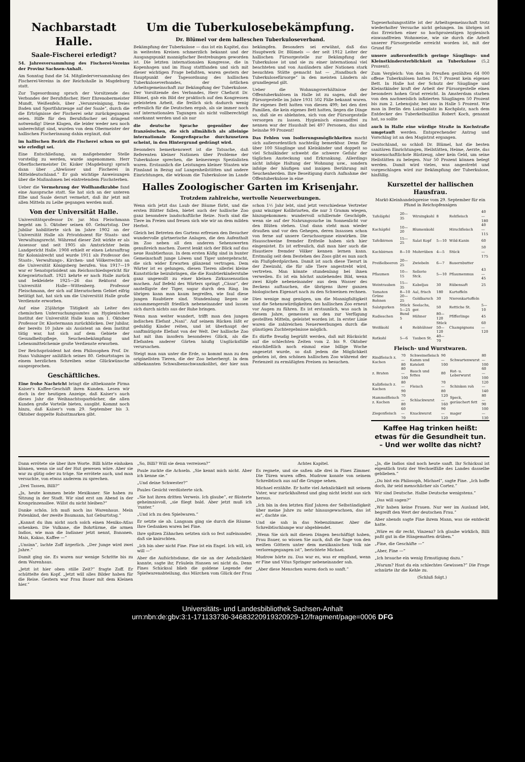Nachbarstadt Halle.
Saale-Fischerei erledigt?
54. Jahresversammlung des Fischerei-Vereins der Provinz Sachsen-Anhalt.
Am Sonntag fand die 54. Mitgliederversammlung des Fischerei-Vereins in der Reichshalle in Magdeburg statt.
Zur Tagesordnung sprach der Vorsitzende des Verbandes der Berufsfischer, Herr Ehrenobermeister Mundt, Weißenfels, über „Verunreinigung, freies Baden und Sportfahrzeuge auf der Saale“, durch die die Erträgnisse der Fischerei sehr zurückgegangen seien. Hilfe für den Berufsfischer sei dringend notwendig! Diese Klagen, die leider weder neu noch unberechtigt sind, wurden von dem Obermeister der hallischen Fischerinnung dahin ergänzt, daß
im hallischen Bezirk die Fischerei schon so gut wie erledigt sei.
Eine Entschließung, an maßgebender Stelle vorstellig zu werden, wurde angenommen. Herr Oberfischermeister Dr. Kisker (Magdeburg) sprach dann über „Abwässer und Fischerei in Mitteldeutschland.“ Er gab wichtige Anweisungen über die Maßnahmen bei eintretendem Fischsterben.
Ueber die Vermehrung der Wollhandkrabbe fand eine Aussprache statt. Sie hat sich an der unteren Elbe und Saale derart vermehrt, daß ihr jetzt mit allen Mitteln zu Leibe gegangen werden muß.
Von der Universität Halle.
Universitätsprofessor Dr. jur. Max Fleischmann begeht am 5. Oktober seinen 60. Geburtstag. Der Jubilar habilitierte sich im Jahre 1902 an der Universität Halle als Privatdozent für Staats- und Verwaltungsrecht. Während dieser Zeit wirkte er als Assessor und seit 1905 als Amtsrichter beim Landgericht Halle. 1908 erhielt er einen Lehrauftrag für Kolonialrecht und wurde 1911 als Professor des Staats-, Verwaltungs-, Kirchen- und Völkerrechts an die Universität Königsberg berufen. Von 1917—19 war er Senatspräsident am Reichsschiedsgericht für Kriegswirtschaft. 1921 kehrte er nach Halle zurück und bekleidete 1925—26 das Rektorat der Universität Halle—Wittenberg. Professor Fleischmann, der sich auf literarischem Gebiet eifrig betätigt hat, hat sich um die Universität Halle große Verdienste erworben.
Auf eine 25jährige Tätigkeit als Leiter des chemischen Untersuchungsamtes am Hygienischen Institut der Universität Halle kann am 1. Oktober Professor Dr. Klostermann zurückblicken. Der Jubilar, der bereits 10 Jahre als Assistent an dem Institut tätig war, hat sich auf dem Gebiete der Gesundheitspflege, Seuchenbekämpfung und Lebensmittelchemie große Verdienste erworben.
Der Reichspräsident hat dem Philosophen Prof. Dr. Hans Vaihinger anläßlich seines 80. Geburtstages in einem herzlichen Schreiben seine Glückwünsche ausgesprochen.
Geschäftliches.
Eine frohe Nachricht bringt die altbekannte Firma Kaiser's Kaffee-Geschäft ihren Kunden. Lesen wir doch in der heutigen Anzeige, daß Kaiser's auch dieses Jahr die Weihnachtssparbücher, die allen Kunden große Vorteile bieten, ausgibt. Kommt noch hinzu, daß Kaiser's vom 29. September bis 3. Oktober doppelte Rabattmarken gibt.
Um die Tuberkulosebekämpfung.
Dr. Blümel vor dem halleschen Tuberkuloseverband.
Bekämpfung der Tuberkulose — das ist ein Kapitel, das in weitesten Kreisen schmerzlich bekannt und der Ausgangspunkt mannigfacher Bestrebungen geworden ist. Die letzten internationalen Kongresse, die in Kopenhagen und im Haag stattfanden und sich mit dieser wichtigen Frage befaßten, waren gestern der Hauptpunkt der Tagesordnung des hallischen Tuberkuloseverbandes, der örtlichen Arbeitsgemeinschaft zur Bekämpfung der Tuberkulose. Der Vorsitzende des Verbandes, Herr Chefarzt Dr. Blümel, gab ein Bild der praktisch auf den Kongressen geleisteten Arbeit, die freilich sich dadurch wenig erfreulich für die Deutschen ergab, als sie immer noch auf internationalen Tagungen als nicht vollberechtigt anerkannt werden und als nur
die deutsche Sprache gegenüber der französischen, die sich allmählich als alleinige internationale Kongreßsprache durchzusetzen scheint, in den Hintergrund gedrängt wird.
Besonders bemerkenswert ist die Tatsache, daß Referenten kleiner Nationen über Probleme der Tuberkulose sprechen, die keineswegs Spezialisten waren. Erstaunlich die Leistungen kleiner Staaten wie Finnland in Bezug auf Lungenheilstätten und andere Einrichtungen, die wirksam die Tuberkulose im Lande bekämpfen. Besonders sei erwähnt, daß das Hauptwerk Dr. Blümels — der seit 1912 Leiter der hallischen Fürsorgestelle zur Bekämpfung der Tuberkulose ist und sie zu einer international viel beachteten und von Ausländern aller Nationen stark besuchten Stätte gemacht hat — „Handbuch der Tuberkulosefürsorge“ in den meisten Ländern als grundlegend gilt.
Ueber die Wohnungsverhältnisse der Offentuberkulösen in Halle ist zu sagen, daß der Fürsorgestelle im Jahre 1931 502 Fälle bekannt waren. Ihr eigenes Bett hatten von diesen 499; bei den drei Familien, die kein eigenes Bett hatten, liegen die Dinge so, daß sie es ablehnten, sich von der Fürsorgestelle versorgen zu lassen. Hygienisch einwandfrei zu nennen war der Haushalt bei 497 Personen, das sind beinahe 99 Prozent!
Das Fehlen von Isolierungsmöglichkeiten macht sich außerordentlich nachteilig bemerkbar. Denn für über 100 Säuglinge und Kleinkinder und doppelt so viel Schulkinder schwebt die schwere Gefahr der täglichen Ansteckung und Erkrankung. Allerdings nicht infolge Haltung der Wohnung usw., sondern infolge der häufigen und innigen Berührung mit Seuchenherden. Ihre Beseitigung durch Aufnahme der Offentuberkulose in eine
Halles Zoologischer Garten im Krisenjahr.
Trotzdem zahlreiche, wertvolle Neuerwerbungen.
Wenn sich jetzt das Laub der Bäume färbt, und die ersten Blätter fallen, bietet auch der hallische Zoo ganz besondere landschaftliche Reize. Noch sind die Tiere im Freien und freuen sich wie wir an dem milden Herbst.
Gleich bei Betreten des Gartens erfreuen den Besucher wundervolle gärtnerische Anlagen, die den Aufenthalt im Zoo neben all den anderen Sehenswerten genußreich machen. Zuerst lenkt sich der Blick auf das neue Raubtierhaus. In dem ersten Käfig sind in bunter Gemeinschaft junge Löwen und Tiger untergebracht, die sich wider Erwarten glänzend vertragen. Dem Wärter ist es gelungen, diesen Tieren allerlei kleine Kunststücke beizubringen, die die Raubtierkinderstube ganz ungewollt zu einer kleinen Zirkussensation machen. Auf Befehl des Wärters springt „Cäsar“, der anstelligste der Tiger, sogar durch den Ring. Im übrigen kann man kaum begreifen, wie faul diese jungen Raubtiere sind. Stundenlang liegen sie zusammengerollt friedlich nebeneinander und lassen sich durch nichts aus der Ruhe bringen.
Wenn man weiter wandert, trifft man den jungen indischen Elefant „Nani“. Auf seinem Rücken läßt er geduldig Kinder reiten, und ist überhaupt der sanftmütigste Elefant von der Welt. Der hallische Zoo hat mit ihm insofern besonderes Glück, als die Elefanten anderer Gärten häufig Unglücksfälle verursachen.
Steigt man nun unter die Erde, so kommt man zu den originellsten Tieren, die der Zoo beherbergt. In dem altbekannten Schwalbenschwanzkolibri, der hier nun schon 1½ Jahr lebt, sind jetzt verschiedene Vertreter ganz winziger Kolibriarten, die nur 3 Gramm wiegen, hinzugekommen: wundervoll schillernde Geschöpfe, wenn sie auf der Nahrungssuche im Sonnenlicht vor den Blüten stehen. Und dann steht man wieder draußen und vor den Gehegen, deren Insassen schon von ferne auf unsere Geruchsorgane einwirken. Die Hausschweine fremder Erdteile haben sich hier eingenistet. Es ist erfreulich, daß man hier auch die Haustiere fremder Völker kennen lernen kann. Erstmalig seit dem Bestehen des Zoos gibt es nun auch ein Flußpferdpärchen. Damit ist auch diese Tierart in der Zweizahl, die für alle Tiere angestrebt wird, vertreten. Man könnte stundenlang bei ihnen verweilen. Es ist ein höchst anziehendes Bild, wenn zwei Köpfe nebeneinander aus dem Wasser des Beckens auftauchen, die übrigens ihrer ganzen biologischen Eigenart nach zu den Schweinen rechnen.
Dies wenige mag genügen, um die Mannigfaltigkeit und die Sehenswürdigkeiten des hallischen Zoo erneut vor Augen zu führen. Es ist erstaunlich, was auch in diesem Jahre, gemessen an den zur Verfügung gestellten Mitteln, geleistet worden ist. In erster Linie waren die zahlreichen Neuerwerbungen durch die günstigen Zuchtergebnisse möglich.
Es dürfte freudig begrüßt werden, daß mit Rücksicht auf die schlechten Zeiten vom 2. bis 9. Oktober einschließlich noch einmal eine billige Woche angesetzt wurde, so daß jedem die Möglichkeit geboten ist, den schönen hallischen Zoo während der Ferienzeit zu ermäßigten Preisen zu besuchen.
Tageserholungsstätte ist der Arbeitsgemeinschaft trotz wiederholter Versuche nicht gelungen. Im übrigen ist das Erreichen einer so hochprozentigen hygienisch einwandfreien Wohnweise, wie sie durch die Arbeit unserer Fürsorgestelle erreicht worden ist, mit der Grund für
unsere außerordentlich geringe Säuglings- und Kleinstkindersterblichkeit an Tuberkulose (5,2 Prozent).
Zum Vergleich: Von den in Preußen gezählten 64 000 offene Tuberkulösen hatten 16,7 Prozent kein eigenes Bett. In Halle hat der Schutz der Säuglinge und Kleinstkinder kraft der Arbeit der Fürsorgestelle einen besonders hohen Grad erreicht. In Amsterdam starben von den nachweislich infizierten Säuglingen 50 Prozent bis zum 2. Lebensjahr, bei uns in Halle 5 Prozent. Wie man in Berlin den Luisenplatz in Kochplatz, nach dem Entdecker des Tuberkelbazillus Robert Koch, genannt hat, so sollte
auch in Halle eine würdige Straße in Kochstraße umgetauft werden. Entsprechender Antrag und Vorschlag ist an den Magistrat ergangen.
Deutschland, so schloß Dr. Blümel, hat die besten sanitären Einrichtungen, Heilstätten, Heime, Aerzte, das wissenschaftlichste Rüstzeug, aber kein Geld, um seine Heilstätten zu belegen. Nur 50 Prozent können belegt werden. Damit wird vieles, was angestrebt und vorgeschlagen wird zur Bekämpfung der Tuberkulose, hinfällig.
Kurszettel der hallischen Hausfrau.
Markt-Kleinhandelspreise vom 29. September für ein Pfund in Reichspfennigen
| Tafeläpfel | 20—35 | Wirsingkohl | 8 | Rehfleisch | 40—180 |
| Kochäpfel | 10—20 | Blumenkohl | | Hirschfleisch | 40—115 |
| Tafelbirnen | 15—25 | Salat Kopf | 5—10 | Wild-Kanin | 60 |
| Kochbirnen | 8—10 | Mohrrüben | 4—5 | Stück | 50—175 |
| Preißelbeeren | 20—25 | Zwiebeln | 6—7 | Bauernbutter | |
| Pflaumen | 10—15 | Sellerie Stck. | 5—10 | Pflaumenmus | 43—45 |
| Weintrauben | 15—35 | Kabeljau | 30 | Rübensaft | 25 |
| Tomaten | 8—10 | Aal, frisch | 180 | Kartoffeln | |
| Grüne Bohnen | 20—25 | Goldbarsch | 30 | Nierenkartoffeln | |
| Salatgurken | Stück 5—25 | Seelachs, ger. | 50 | Rettiche St. | 5—10 |
| Radieschen | Bund 5 | Hühner | 80—120 | Pfifferlinge | 45 |
| Weißkohl | 4 | Rebhühner | Stück 50—120 | Champignons | 60—120 |
| Rotkohl | 5—6 | Tauben St. | 40—70 | | |
Fleisch- und Wurstwaren.
| Rindfleisch z. Kochen | 70—80 | Schweinefleisch Kamm und Kotelett | 90—100 | Schwartenwurst | 80—100 |
| z. Braten | 80—100 | Bauch und fettes | 80 | Rot- u. Leberwurst | 60—100 |
| Kalbfleisch z. Kochen | 80—90 | Fleisch | 70—80 | Schinken roh | 120—140 |
| Hammelfleisch z. Kochen | 70—80 | Schlackwurst | 120—160 | Speck, geräuchert fett | 80—90 |
| Ziegenfleisch | 60—70 | Knackwurst | 90—120 | mager | 100—130 |
Kaffee Hag trinken heißt:
etwas für die Gesundheit tun.
– Und wer wollte das nicht?
Dann errötete sie über ihre Worte. Billi hätte einhaken können, wenn sie auf der Hut gewesen wäre. Aber sie war zu gütig oder zu träge. Sie errötete auch, und man versuchte, von etwas anderem zu sprechen.
„Drei Tassen, Billi?“
„Ja, heute kommen beide Mexikaner. Sie haben zu Sitzung in der Stadt. Wir sind erst am Abend in der Kronprinzenallee. Willst du nicht bleiben?“
Danke schön. Ich muß noch ins Warenhaus. Mein Patenkind, der zweite Baumann, hat Geburtstag.“
„Kannst du ihm nicht auch solch einen Mexiko-Atlas schenken. Die Vulkane, die Bohrtürme, die armen Indios, wie man die Indianer jetzt nennt, Bananen, Mais, Kakao, Kaffee —“
„Unsinn“, lachte Zoff ärgerlich. „Der Junge wird zwei Jahre.“
Damit ging sie. Es waren nur wenige Schritte bis zu dem Warenhaus.
„Jetzt ist hier oben stille Zeit?“ fragte Zoff. Er schüttelte den Kopf. „Jetzt will alles Bilder haben für die Reise. Gestern war Frau Bauer mit dem Kleinen hier.“
„So, Billi? Will sie denn verreisen?“
Paule zuckte die Achseln. „Sie kennt mich nicht. Aber ich kenne sie.“
„Und deine Schwester?“
Paules Gesicht verdüsterte sich.
„Sie hat ihren dritten Verweis. Ich glaube“, er flüsterte geheimnisvoll, „sie fliegt bald. Aber jetzt muß ich 'runter.“
„Und ich zu den Spielwaren.“
Er setzte sie ab. Langsam ging sie durch die Räume. Ihre Gedanken waren bei Fine.
Ihre spitzen Zähnchen setzten sich so fest aufeinander, daß sie knirschten.
„Ich bin aber nicht Fine. Fine ist ein Engel. Ich will, ich will —“
Aber die Aufsichtsdame, die sie an der Aehnlichkeit kannte, sagte ihr, Fräulein Hansen sei nicht da. Denn Fines Schicksal blieb die goldene Legende der Spielwarenabteilung, das Märchen vom Glück der Frau
Achtes Kapitel.
Es regnete, und sie saßen alle drei in Fines Zimmer. Die Türen waren offen. Mudrow konnte von seinem Schreibtisch aus auf die Gruppe sehen.
Michael erzählte. Er hatte viel Aehnlichkeit mit seinem Vater, war zurückhaltend und ging nicht leicht aus sich heraus.
„Ich bin in den letzten fünf Jahren der Selbständigkeit über meine Jahre zu sehr hinausgewachsen, das ist es“, dachte sie.
Und sie sah in das Nebenzimmer. Aber die Schreibtischlampe war abgeblendet.
„Wenn Sie sich mit diesen Dingen beschäftigt haben, Frau Bauer, so wissen Sie auch, daß die Sage von den weißen Göttern unter dem mexikanischen Volk nie verlorengegangen ist“, berichtete Michael.
Mudrow hörte zu. Das war es, was er empfand, wenn er Fine und Vitus Springer nebeneinander sah.
„Aber diese Menschen waren doch so sanft.“
„Ja, die Indios sind noch heute sanft. Ihr Schicksal ist eigentlich trotz der Wechselfälle des Landes dasselbe geblieben.“
„Du bist ein Philosoph, Michael“, sagte Fine. „Ich hoffe doch, ihr seid menschlicher als Cortez.“
Wir sind Deutsche. Halbe Deutsche wenigstens.“
„Das will sagen?“
„Wir haben keine Frauen. Nur wer im Ausland lebt, begreift den Wert der deutschen Frau.“
Aber abends sagte Fine ihrem Mann, was sie entdeckt hatte.
„Wäre es dir recht, Vinzenz? Ich glaube wirklich, Billi paßt gut in die Hängematten drüben.“
„Fine, die Geschäfte —“
„Aber, Fine —“
„Ich brauche ein wenig Ermutigung dazu.“
„Warum? Hast du ein schlechtes Gewissen?“ Die Frage schnürte ihr die Kehle zu.
(Schluß folgt.)
Universitäts- und Landesbibliothek Sachsen-Anhalt
urn:nbn:de:gbv:3:1-171133730-34683220919320929-12/fragment/page=0006 DFG